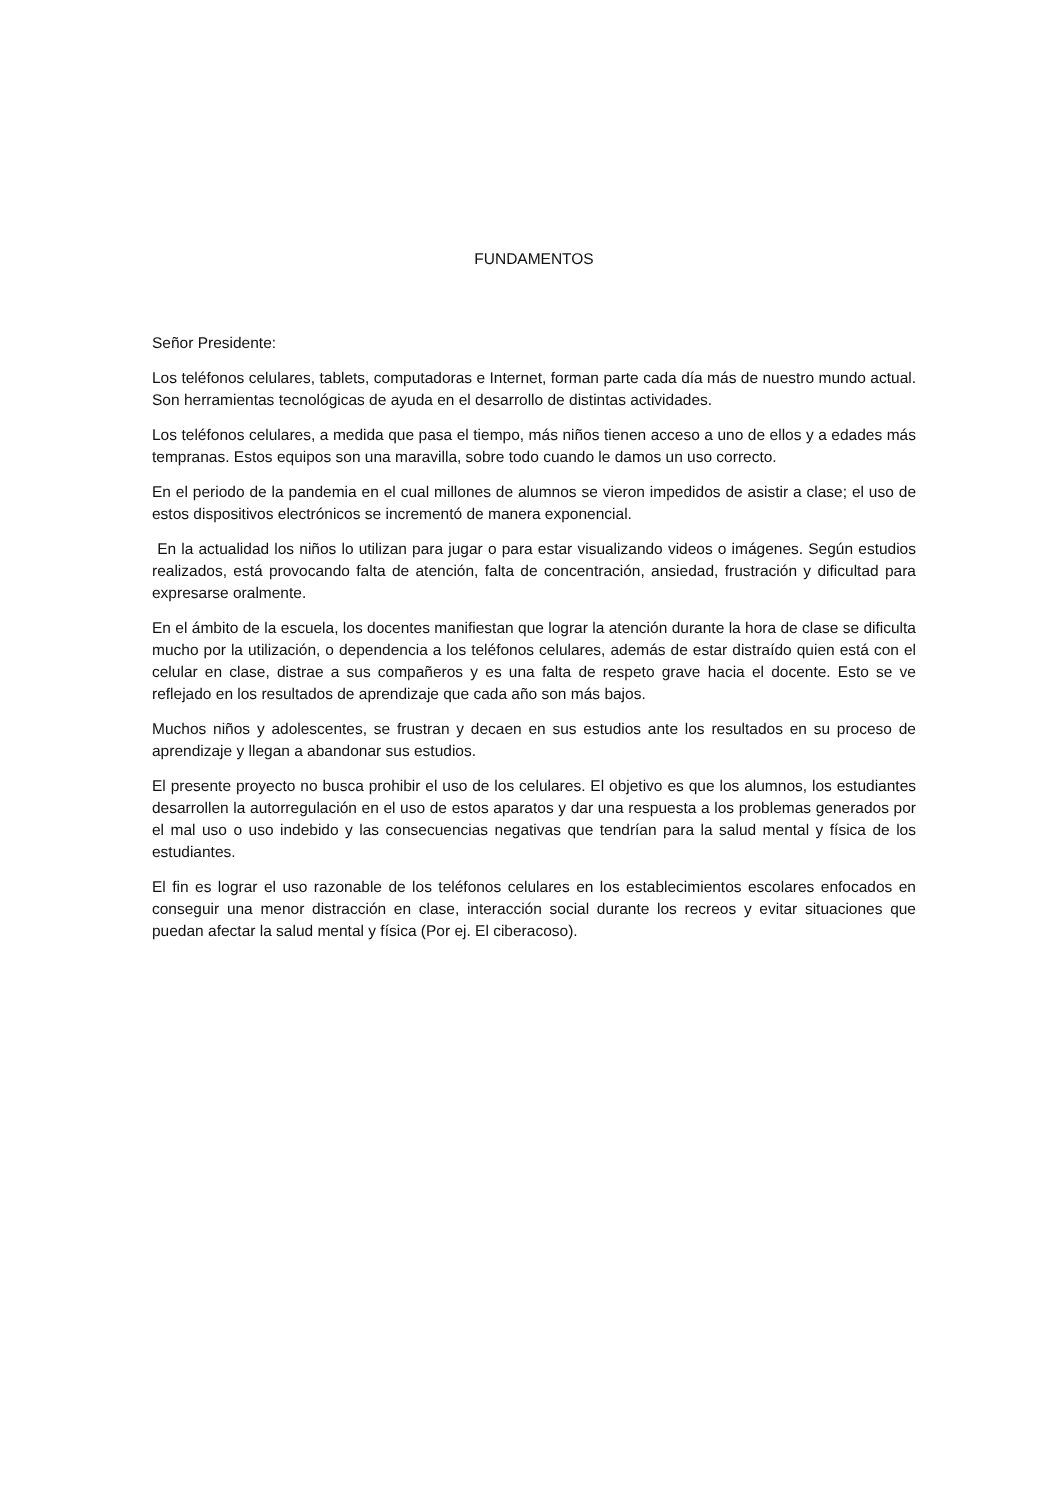FUNDAMENTOS
Señor Presidente:
Los teléfonos celulares, tablets, computadoras e Internet, forman parte cada día más de nuestro mundo actual. Son herramientas tecnológicas de ayuda en el desarrollo de distintas actividades.
Los teléfonos celulares, a medida que pasa el tiempo, más niños tienen acceso a uno de ellos y a edades más tempranas. Estos equipos son una maravilla, sobre todo cuando le damos un uso correcto.
En el periodo de la pandemia en el cual millones de alumnos se vieron impedidos de asistir a clase; el uso de estos dispositivos electrónicos se incrementó de manera exponencial.
En la actualidad los niños lo utilizan para jugar o para estar visualizando videos o imágenes. Según estudios realizados, está provocando falta de atención, falta de concentración, ansiedad, frustración y dificultad para expresarse oralmente.
En el ámbito de la escuela, los docentes manifiestan que lograr la atención durante la hora de clase se dificulta mucho por la utilización, o dependencia a los teléfonos celulares, además de estar distraído quien está con el celular en clase, distrae a sus compañeros y es una falta de respeto grave hacia el docente. Esto se ve reflejado en los resultados de aprendizaje que cada año son más bajos.
Muchos niños y adolescentes, se frustran y decaen en sus estudios ante los resultados en su proceso de aprendizaje y llegan a abandonar sus estudios.
El presente proyecto no busca prohibir el uso de los celulares. El objetivo es que los alumnos, los estudiantes desarrollen la autorregulación en el uso de estos aparatos y dar una respuesta a los problemas generados por el mal uso o uso indebido y las consecuencias negativas que tendrían para la salud mental y física de los estudiantes.
El fin es lograr el uso razonable de los teléfonos celulares en los establecimientos escolares enfocados en conseguir una menor distracción en clase, interacción social durante los recreos y evitar situaciones que puedan afectar la salud mental y física (Por ej. El ciberacoso).